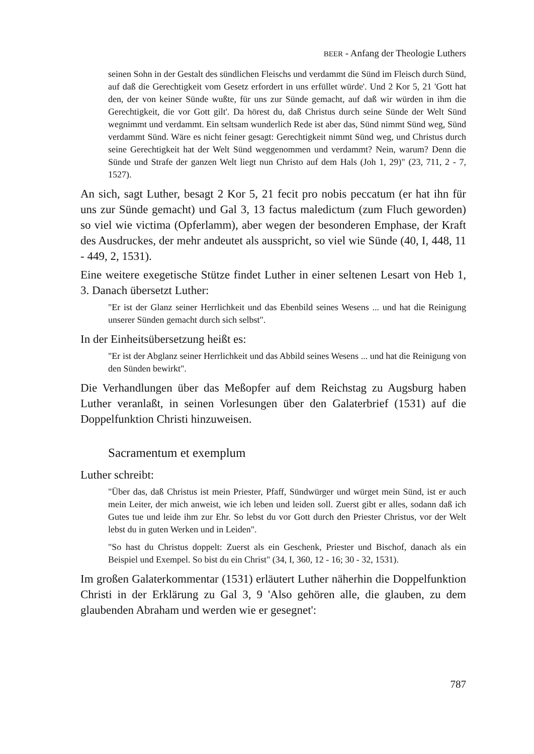BEER - Anfang der Theologie Luthers
seinen Sohn in der Gestalt des sündlichen Fleischs und verdammt die Sünd im Fleisch durch Sünd, auf daß die Gerechtigkeit vom Gesetz erfordert in uns erfüllet würde'. Und 2 Kor 5, 21 'Gott hat den, der von keiner Sünde wußte, für uns zur Sünde gemacht, auf daß wir würden in ihm die Gerechtigkeit, die vor Gott gilt'. Da hörest du, daß Christus durch seine Sünde der Welt Sünd wegnimmt und verdammt. Ein seltsam wunderlich Rede ist aber das, Sünd nimmt Sünd weg, Sünd verdammt Sünd. Wäre es nicht feiner gesagt: Gerechtigkeit nimmt Sünd weg, und Christus durch seine Gerechtigkeit hat der Welt Sünd weggenommen und verdammt? Nein, warum? Denn die Sünde und Strafe der ganzen Welt liegt nun Christo auf dem Hals (Joh 1, 29)" (23, 711, 2 - 7, 1527).
An sich, sagt Luther, besagt 2 Kor 5, 21 fecit pro nobis peccatum (er hat ihn für uns zur Sünde gemacht) und Gal 3, 13 factus maledictum (zum Fluch geworden) so viel wie victima (Opferlamm), aber wegen der besonderen Emphase, der Kraft des Ausdruckes, der mehr andeutet als ausspricht, so viel wie Sünde (40, I, 448, 11 - 449, 2, 1531).
Eine weitere exegetische Stütze findet Luther in einer seltenen Lesart von Heb 1, 3. Danach übersetzt Luther:
"Er ist der Glanz seiner Herrlichkeit und das Ebenbild seines Wesens ... und hat die Reinigung unserer Sünden gemacht durch sich selbst".
In der Einheitsübersetzung heißt es:
"Er ist der Abglanz seiner Herrlichkeit und das Abbild seines Wesens ... und hat die Reinigung von den Sünden bewirkt".
Die Verhandlungen über das Meßopfer auf dem Reichstag zu Augsburg haben Luther veranlaßt, in seinen Vorlesungen über den Galaterbrief (1531) auf die Doppelfunktion Christi hinzuweisen.
Sacramentum et exemplum
Luther schreibt:
"Über das, daß Christus ist mein Priester, Pfaff, Sündwürger und würget mein Sünd, ist er auch mein Leiter, der mich anweist, wie ich leben und leiden soll. Zuerst gibt er alles, sodann daß ich Gutes tue und leide ihm zur Ehr. So lebst du vor Gott durch den Priester Christus, vor der Welt lebst du in guten Werken und in Leiden".
"So hast du Christus doppelt: Zuerst als ein Geschenk, Priester und Bischof, danach als ein Beispiel und Exempel. So bist du ein Christ" (34, I, 360, 12 - 16; 30 - 32, 1531).
Im großen Galaterkommentar (1531) erläutert Luther näherhin die Doppelfunktion Christi in der Erklärung zu Gal 3, 9 'Also gehören alle, die glauben, zu dem glaubenden Abraham und werden wie er gesegnet':
787